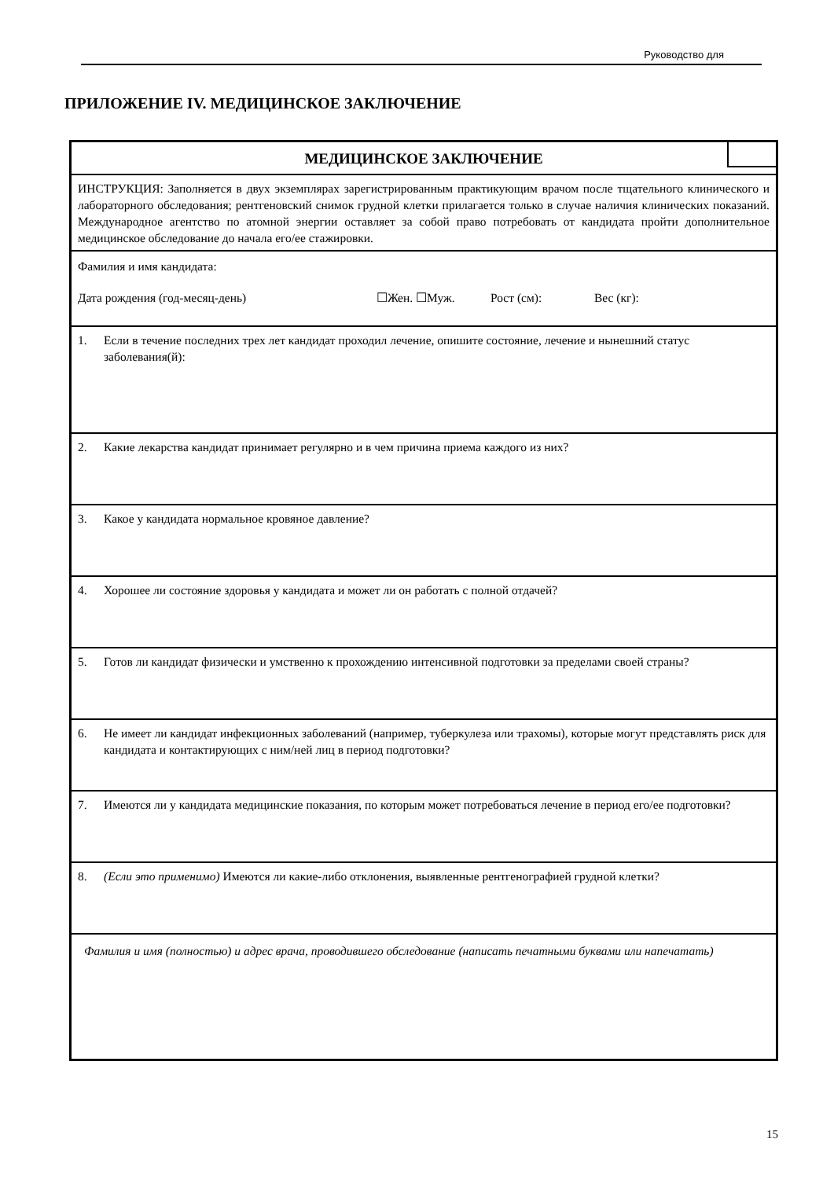Руководство для
ПРИЛОЖЕНИЕ IV. МЕДИЦИНСКОЕ ЗАКЛЮЧЕНИЕ
МЕДИЦИНСКОЕ ЗАКЛЮЧЕНИЕ
ИНСТРУКЦИЯ: Заполняется в двух экземплярах зарегистрированным практикующим врачом после тщательного клинического и лабораторного обследования; рентгеновский снимок грудной клетки прилагается только в случае наличия клинических показаний. Международное агентство по атомной энергии оставляет за собой право потребовать от кандидата пройти дополнительное медицинское обследование до начала его/ее стажировки.
Фамилия и имя кандидата:
Дата рождения (год-месяц-день) ☐Жен. ☐Муж. Рост (см): Вес (кг):
1. Если в течение последних трех лет кандидат проходил лечение, опишите состояние, лечение и нынешний статус заболевания(й):
2. Какие лекарства кандидат принимает регулярно и в чем причина приема каждого из них?
3. Какое у кандидата нормальное кровяное давление?
4. Хорошее ли состояние здоровья у кандидата и может ли он работать с полной отдачей?
5. Готов ли кандидат физически и умственно к прохождению интенсивной подготовки за пределами своей страны?
6. Не имеет ли кандидат инфекционных заболеваний (например, туберкулеза или трахомы), которые могут представлять риск для кандидата и контактирующих с ним/ней лиц в период подготовки?
7. Имеются ли у кандидата медицинские показания, по которым может потребоваться лечение в период его/ее подготовки?
8. (Если это применимо) Имеются ли какие-либо отклонения, выявленные рентгенографией грудной клетки?
Фамилия и имя (полностью) и адрес врача, проводившего обследование (написать печатными буквами или напечатать)
15